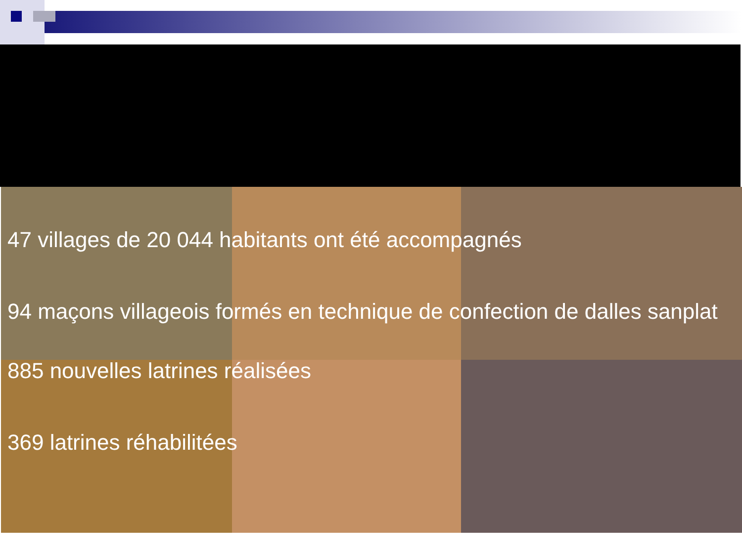47 villages de 20 044 habitants ont été accompagnés
94 maçons villageois formés en technique de confection de dalles sanplat
885 nouvelles latrines réalisées
369 latrines réhabilitées